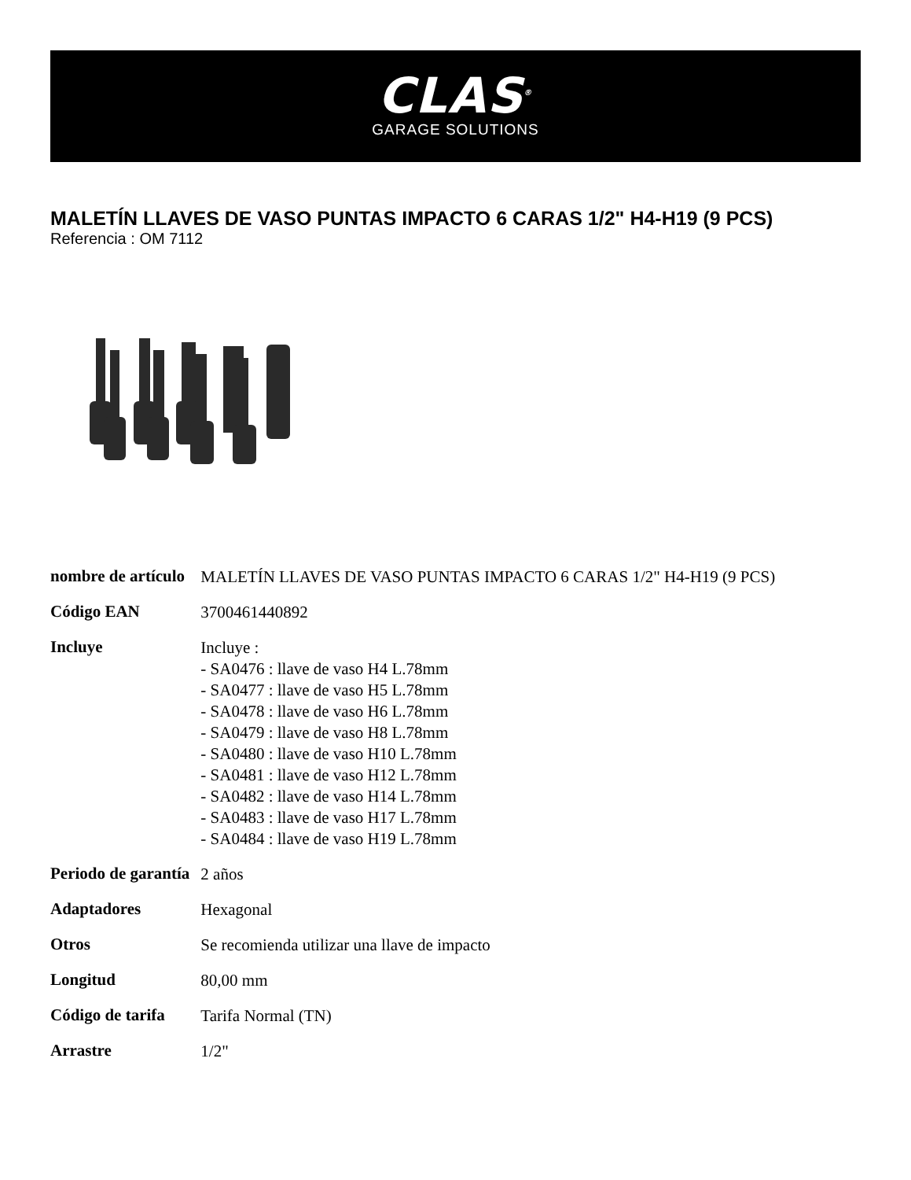CLAS<sup>®</sup>
GARAGE SOLUTIONS
MALETÍN LLAVES DE VASO PUNTAS IMPACTO 6 CARAS 1/2" H4-H19 (9 PCS)
Referencia : OM 7112
| nombre de artículo | MALETÍN LLAVES DE VASO PUNTAS IMPACTO 6 CARAS 1/2" H4-H19 (9 PCS) |
| Código EAN | 3700461440892 |
| Incluye | Incluye : - SA0476 : llave de vaso H4 L.78mm - SA0477 : llave de vaso H5 L.78mm - SA0478 : llave de vaso H6 L.78mm - SA0479 : llave de vaso H8 L.78mm - SA0480 : llave de vaso H10 L.78mm - SA0481 : llave de vaso H12 L.78mm - SA0482 : llave de vaso H14 L.78mm - SA0483 : llave de vaso H17 L.78mm - SA0484 : llave de vaso H19 L.78mm |
| Periodo de garantía | 2 años |
| Adaptadores | Hexagonal |
| Otros | Se recomienda utilizar una llave de impacto |
| Longitud | 80,00 mm |
| Código de tarifa | Tarifa Normal (TN) |
| Arrastre | 1/2" |